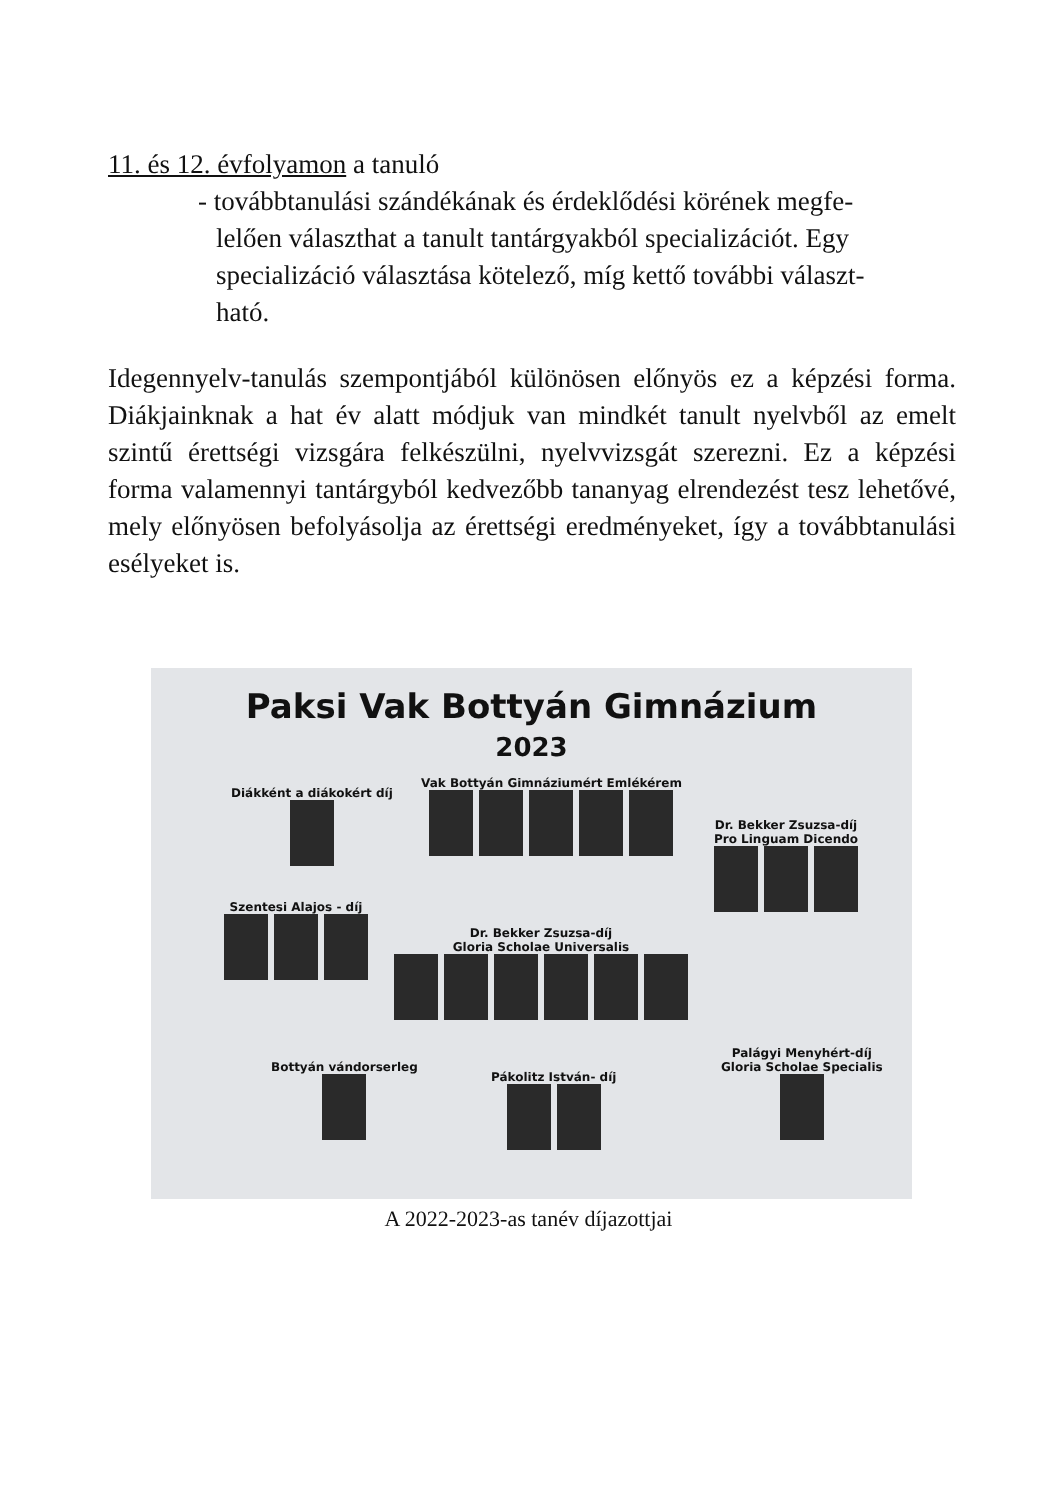11. és 12. évfolyamon a tanuló
- továbbtanulási szándékának és érdeklődési körének megfe-
lelően választhat a tanult tantárgyakból specializációt. Egy
specializáció választása kötelező, míg kettő további választ-
ható.
Idegennyelv-tanulás szempontjából különösen előnyös ez a képzési forma. Diákjainknak a hat év alatt módjuk van mindkét tanult nyelvből az emelt szintű érettségi vizsgára felkészülni, nyelvvizsgát szerezni. Ez a képzési forma valamennyi tantárgyból kedvezőbb tananyag elrendezést tesz lehetővé, mely előnyösen befolyásolja az érettségi eredményeket, így a továbbtanulási esélyeket is.
Paksi Vak Bottyán Gimnázium
2023
Diákként a diákokért díj
Vak Bottyán Gimnáziumért Emlékérem
Dr. Bekker Zsuzsa-díj
Pro Linguam Dicendo
Szentesi Alajos - díj
Dr. Bekker Zsuzsa-díj
Gloria Scholae Universalis
Bottyán vándorserleg
Pákolitz István- díj
Palágyi Menyhért-díj
Gloria Scholae Specialis
A 2022-2023-as tanév díjazottjai